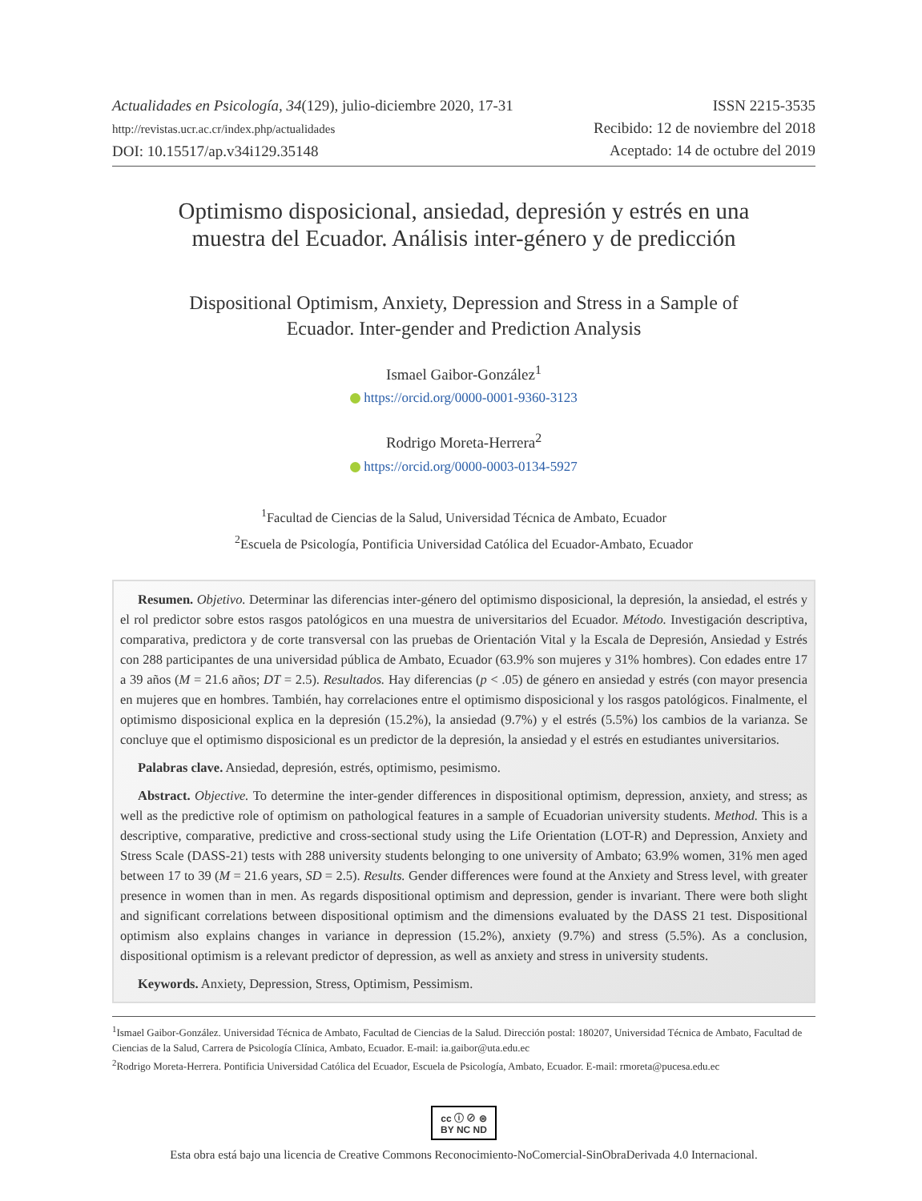Actualidades en Psicología, 34(129), julio-diciembre 2020, 17-31
http://revistas.ucr.ac.cr/index.php/actualidades
DOI: 10.15517/ap.v34i129.35148
ISSN 2215-3535
Recibido: 12 de noviembre del 2018
Aceptado: 14 de octubre del 2019
Optimismo disposicional, ansiedad, depresión y estrés en una muestra del Ecuador. Análisis inter-género y de predicción
Dispositional Optimism, Anxiety, Depression and Stress in a Sample of Ecuador. Inter-gender and Prediction Analysis
Ismael Gaibor-González<sup>1</sup>
https://orcid.org/0000-0001-9360-3123
Rodrigo Moreta-Herrera<sup>2</sup>
https://orcid.org/0000-0003-0134-5927
<sup>1</sup> Facultad de Ciencias de la Salud, Universidad Técnica de Ambato, Ecuador
<sup>2</sup> Escuela de Psicología, Pontificia Universidad Católica del Ecuador-Ambato, Ecuador
Resumen. Objetivo. Determinar las diferencias inter-género del optimismo disposicional, la depresión, la ansiedad, el estrés y el rol predictor sobre estos rasgos patológicos en una muestra de universitarios del Ecuador. Método. Investigación descriptiva, comparativa, predictora y de corte transversal con las pruebas de Orientación Vital y la Escala de Depresión, Ansiedad y Estrés con 288 participantes de una universidad pública de Ambato, Ecuador (63.9% son mujeres y 31% hombres). Con edades entre 17 a 39 años (M = 21.6 años; DT = 2.5). Resultados. Hay diferencias (p < .05) de género en ansiedad y estrés (con mayor presencia en mujeres que en hombres. También, hay correlaciones entre el optimismo disposicional y los rasgos patológicos. Finalmente, el optimismo disposicional explica en la depresión (15.2%), la ansiedad (9.7%) y el estrés (5.5%) los cambios de la varianza. Se concluye que el optimismo disposicional es un predictor de la depresión, la ansiedad y el estrés en estudiantes universitarios.
Palabras clave. Ansiedad, depresión, estrés, optimismo, pesimismo.
Abstract. Objective. To determine the inter-gender differences in dispositional optimism, depression, anxiety, and stress; as well as the predictive role of optimism on pathological features in a sample of Ecuadorian university students. Method. This is a descriptive, comparative, predictive and cross-sectional study using the Life Orientation (LOT-R) and Depression, Anxiety and Stress Scale (DASS-21) tests with 288 university students belonging to one university of Ambato; 63.9% women, 31% men aged between 17 to 39 (M = 21.6 years, SD = 2.5). Results. Gender differences were found at the Anxiety and Stress level, with greater presence in women than in men. As regards dispositional optimism and depression, gender is invariant. There were both slight and significant correlations between dispositional optimism and the dimensions evaluated by the DASS 21 test. Dispositional optimism also explains changes in variance in depression (15.2%), anxiety (9.7%) and stress (5.5%). As a conclusion, dispositional optimism is a relevant predictor of depression, as well as anxiety and stress in university students.
Keywords. Anxiety, Depression, Stress, Optimism, Pessimism.
<sup>1</sup> Ismael Gaibor-González. Universidad Técnica de Ambato, Facultad de Ciencias de la Salud. Dirección postal: 180207, Universidad Técnica de Ambato, Facultad de Ciencias de la Salud, Carrera de Psicología Clínica, Ambato, Ecuador. E-mail: ia.gaibor@uta.edu.ec
<sup>2</sup> Rodrigo Moreta-Herrera. Pontificia Universidad Católica del Ecuador, Escuela de Psicología, Ambato, Ecuador. E-mail: rmoreta@pucesa.edu.ec
cc ⓘ ⊘ ⊜
BY NC ND
Esta obra está bajo una licencia de Creative Commons Reconocimiento-NoComercial-SinObraDerivada 4.0 Internacional.